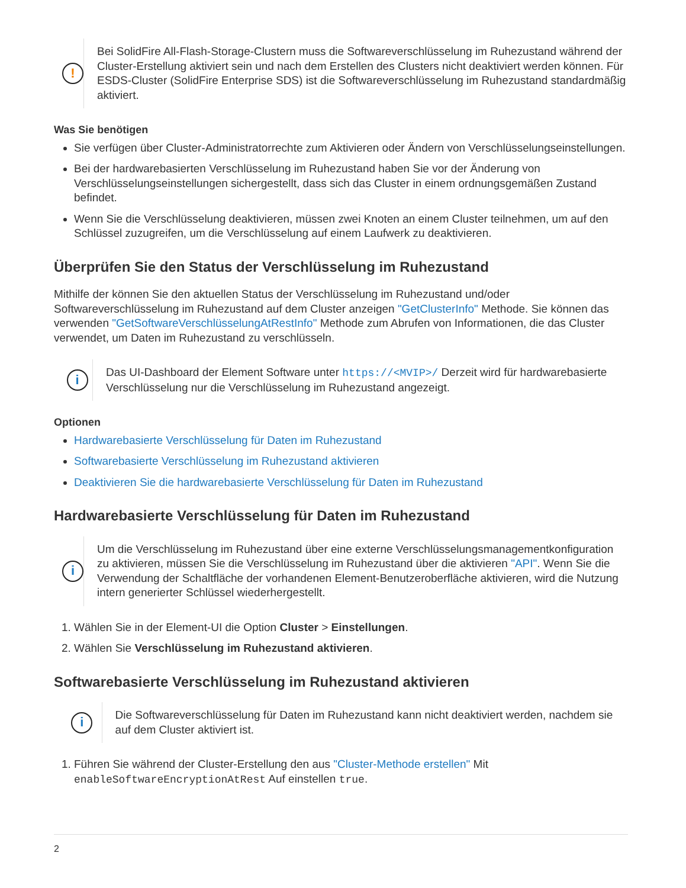!
Bei SolidFire All-Flash-Storage-Clustern muss die Softwareverschlüsselung im Ruhezustand während der Cluster-Erstellung aktiviert sein und nach dem Erstellen des Clusters nicht deaktiviert werden können. Für ESDS-Cluster (SolidFire Enterprise SDS) ist die Softwareverschlüsselung im Ruhezustand standardmäßig aktiviert.
Was Sie benötigen
Sie verfügen über Cluster-Administratorrechte zum Aktivieren oder Ändern von Verschlüsselungseinstellungen.
Bei der hardwarebasierten Verschlüsselung im Ruhezustand haben Sie vor der Änderung von Verschlüsselungseinstellungen sichergestellt, dass sich das Cluster in einem ordnungsgemäßen Zustand befindet.
Wenn Sie die Verschlüsselung deaktivieren, müssen zwei Knoten an einem Cluster teilnehmen, um auf den Schlüssel zuzugreifen, um die Verschlüsselung auf einem Laufwerk zu deaktivieren.
Überprüfen Sie den Status der Verschlüsselung im Ruhezustand
Mithilfe der können Sie den aktuellen Status der Verschlüsselung im Ruhezustand und/oder Softwareverschlüsselung im Ruhezustand auf dem Cluster anzeigen "GetClusterInfo" Methode. Sie können das verwenden "GetSoftwareVerschlüsselungAtRestInfo" Methode zum Abrufen von Informationen, die das Cluster verwendet, um Daten im Ruhezustand zu verschlüsseln.
i
Das UI-Dashboard der Element Software unter https://<MVIP>/ Derzeit wird für hardwarebasierte Verschlüsselung nur die Verschlüsselung im Ruhezustand angezeigt.
Optionen
Hardwarebasierte Verschlüsselung für Daten im Ruhezustand
Softwarebasierte Verschlüsselung im Ruhezustand aktivieren
Deaktivieren Sie die hardwarebasierte Verschlüsselung für Daten im Ruhezustand
Hardwarebasierte Verschlüsselung für Daten im Ruhezustand
i
Um die Verschlüsselung im Ruhezustand über eine externe Verschlüsselungsmanagementkonfiguration zu aktivieren, müssen Sie die Verschlüsselung im Ruhezustand über die aktivieren "API". Wenn Sie die Verwendung der Schaltfläche der vorhandenen Element-Benutzeroberfläche aktivieren, wird die Nutzung intern generierter Schlüssel wiederhergestellt.
1. Wählen Sie in der Element-UI die Option Cluster > Einstellungen.
2. Wählen Sie Verschlüsselung im Ruhezustand aktivieren.
Softwarebasierte Verschlüsselung im Ruhezustand aktivieren
i
Die Softwareverschlüsselung für Daten im Ruhezustand kann nicht deaktiviert werden, nachdem sie auf dem Cluster aktiviert ist.
1. Führen Sie während der Cluster-Erstellung den aus "Cluster-Methode erstellen" Mit enableSoftwareEncryptionAtRest Auf einstellen true.
2